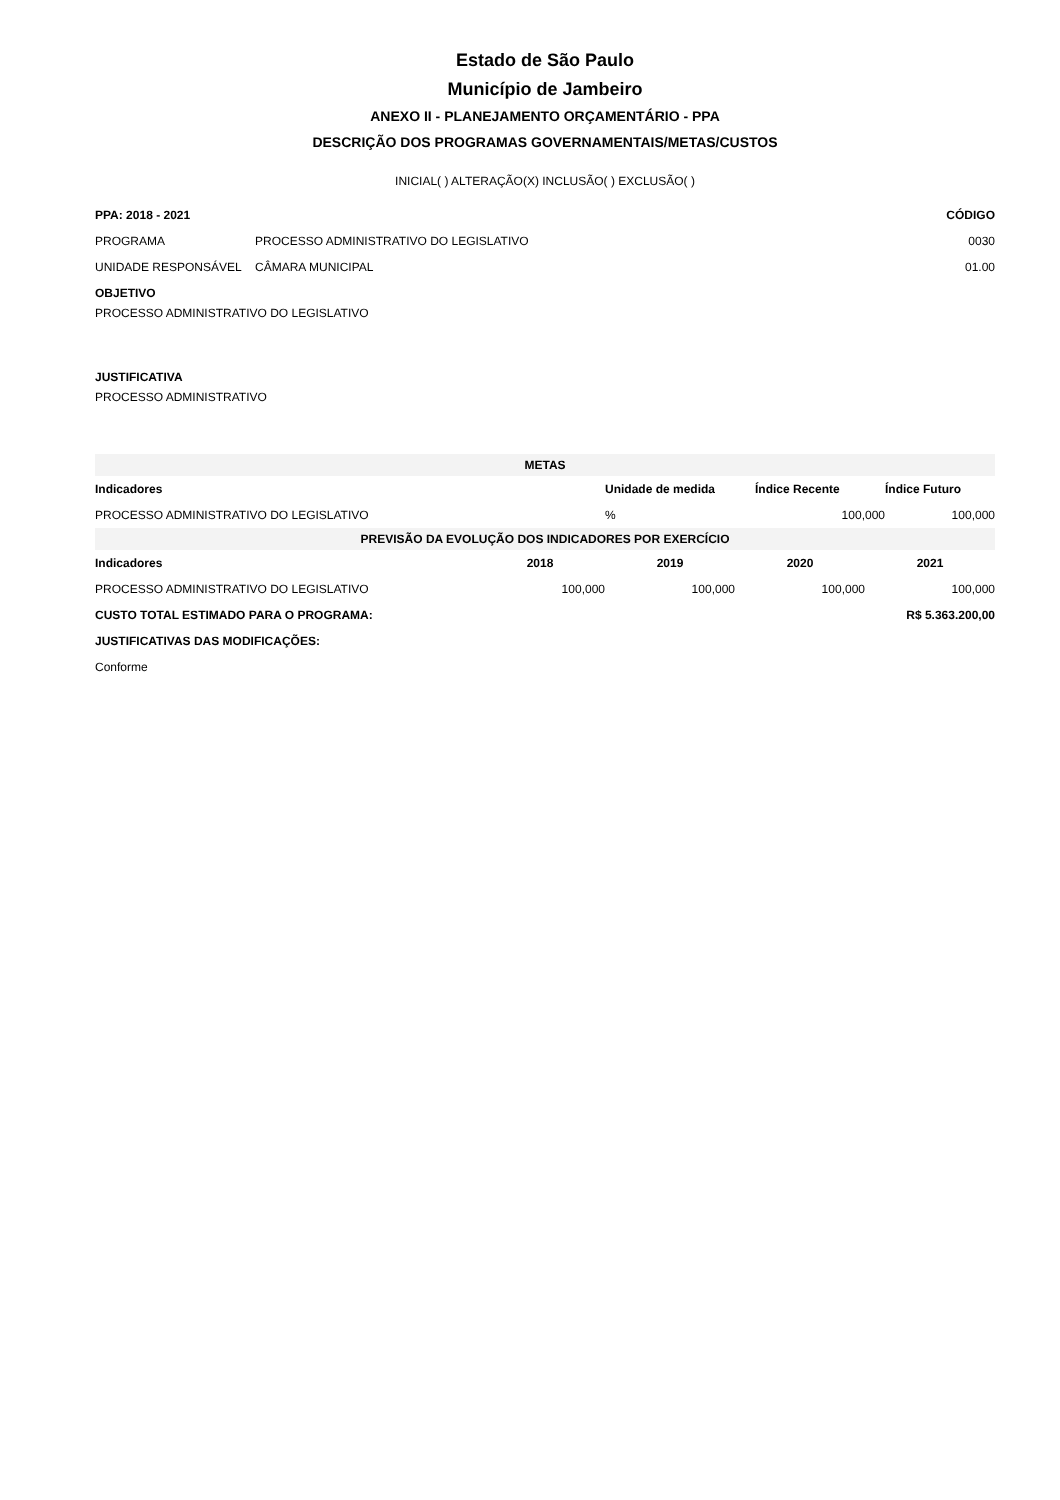Estado de São Paulo
Município de Jambeiro
ANEXO II - PLANEJAMENTO ORÇAMENTÁRIO - PPA
DESCRIÇÃO DOS PROGRAMAS GOVERNAMENTAIS/METAS/CUSTOS
INICIAL( ) ALTERAÇÃO(X) INCLUSÃO( ) EXCLUSÃO( )
| PPA: 2018 - 2021 | | CÓDIGO |
| PROGRAMA | PROCESSO ADMINISTRATIVO DO LEGISLATIVO | 0030 |
| UNIDADE RESPONSÁVEL | CÂMARA MUNICIPAL | 01.00 |
OBJETIVO
PROCESSO ADMINISTRATIVO DO LEGISLATIVO
JUSTIFICATIVA
PROCESSO ADMINISTRATIVO
| METAS | | | |
| Indicadores | Unidade de medida | Índice Recente | Índice Futuro |
| PROCESSO ADMINISTRATIVO DO LEGISLATIVO | % | 100,000 | 100,000 |
| PREVISÃO DA EVOLUÇÃO DOS INDICADORES POR EXERCÍCIO | | | | |
| Indicadores | 2018 | 2019 | 2020 | 2021 |
| PROCESSO ADMINISTRATIVO DO LEGISLATIVO | 100,000 | 100,000 | 100,000 | 100,000 |
| CUSTO TOTAL ESTIMADO PARA O PROGRAMA: | | | R$ 5.363.200,00 | |
| JUSTIFICATIVAS DAS MODIFICAÇÕES: | | | | |
| Conforme | | | | |